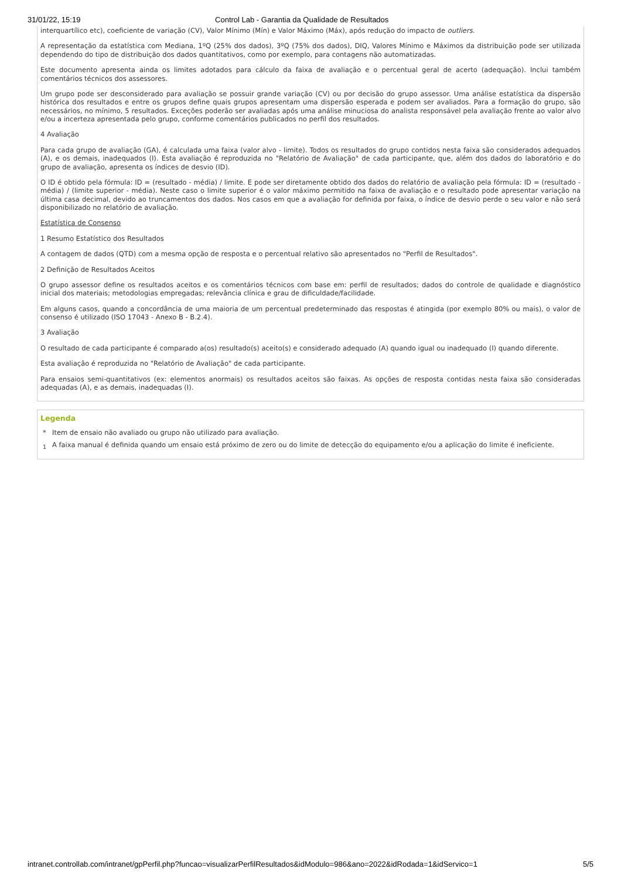31/01/22, 15:19 Control Lab - Garantia da Qualidade de Resultados
interquartílico etc), coeficiente de variação (CV), Valor Mínimo (Mín) e Valor Máximo (Máx), após redução do impacto de outliers.
A representação da estatística com Mediana, 1ºQ (25% dos dados), 3ºQ (75% dos dados), DIQ, Valores Mínimo e Máximos da distribuição pode ser utilizada dependendo do tipo de distribuição dos dados quantitativos, como por exemplo, para contagens não automatizadas.
Este documento apresenta ainda os limites adotados para cálculo da faixa de avaliação e o percentual geral de acerto (adequação). Inclui também comentários técnicos dos assessores.
Um grupo pode ser desconsiderado para avaliação se possuir grande variação (CV) ou por decisão do grupo assessor. Uma análise estatística da dispersão histórica dos resultados e entre os grupos define quais grupos apresentam uma dispersão esperada e podem ser avaliados. Para a formação do grupo, são necessários, no mínimo, 5 resultados. Exceções poderão ser avaliadas após uma análise minuciosa do analista responsável pela avaliação frente ao valor alvo e/ou a incerteza apresentada pelo grupo, conforme comentários publicados no perfil dos resultados.
4 Avaliação
Para cada grupo de avaliação (GA), é calculada uma faixa (valor alvo - limite). Todos os resultados do grupo contidos nesta faixa são considerados adequados (A), e os demais, inadequados (I). Esta avaliação é reproduzida no "Relatório de Avaliação" de cada participante, que, além dos dados do laboratório e do grupo de avaliação, apresenta os índices de desvio (ID).
O ID é obtido pela fórmula: ID = (resultado - média) / limite. E pode ser diretamente obtido dos dados do relatório de avaliação pela fórmula: ID = (resultado - média) / (limite superior - média). Neste caso o limite superior é o valor máximo permitido na faixa de avaliação e o resultado pode apresentar variação na última casa decimal, devido ao truncamentos dos dados. Nos casos em que a avaliação for definida por faixa, o índice de desvio perde o seu valor e não será disponibilizado no relatório de avaliação.
Estatística de Consenso
1 Resumo Estatístico dos Resultados
A contagem de dados (QTD) com a mesma opção de resposta e o percentual relativo são apresentados no "Perfil de Resultados".
2 Definição de Resultados Aceitos
O grupo assessor define os resultados aceitos e os comentários técnicos com base em: perfil de resultados; dados do controle de qualidade e diagnóstico inicial dos materiais; metodologias empregadas; relevância clínica e grau de dificuldade/facilidade.
Em alguns casos, quando a concordância de uma maioria de um percentual predeterminado das respostas é atingida (por exemplo 80% ou mais), o valor de consenso é utilizado (ISO 17043 - Anexo B - B.2.4).
3 Avaliação
O resultado de cada participante é comparado a(os) resultado(s) aceito(s) e considerado adequado (A) quando igual ou inadequado (I) quando diferente.
Esta avaliação é reproduzida no "Relatório de Avaliação" de cada participante.
Para ensaios semi-quantitativos (ex: elementos anormais) os resultados aceitos são faixas. As opções de resposta contidas nesta faixa são consideradas adequadas (A), e as demais, inadequadas (I).
Legenda
* Item de ensaio não avaliado ou grupo não utilizado para avaliação.
<sub>1</sub> A faixa manual é definida quando um ensaio está próximo de zero ou do limite de detecção do equipamento e/ou a aplicação do limite é ineficiente.
intranet.controllab.com/intranet/gpPerfil.php?funcao=visualizarPerfilResultados&idModulo=986&ano=2022&idRodada=1&idServico=1 5/5